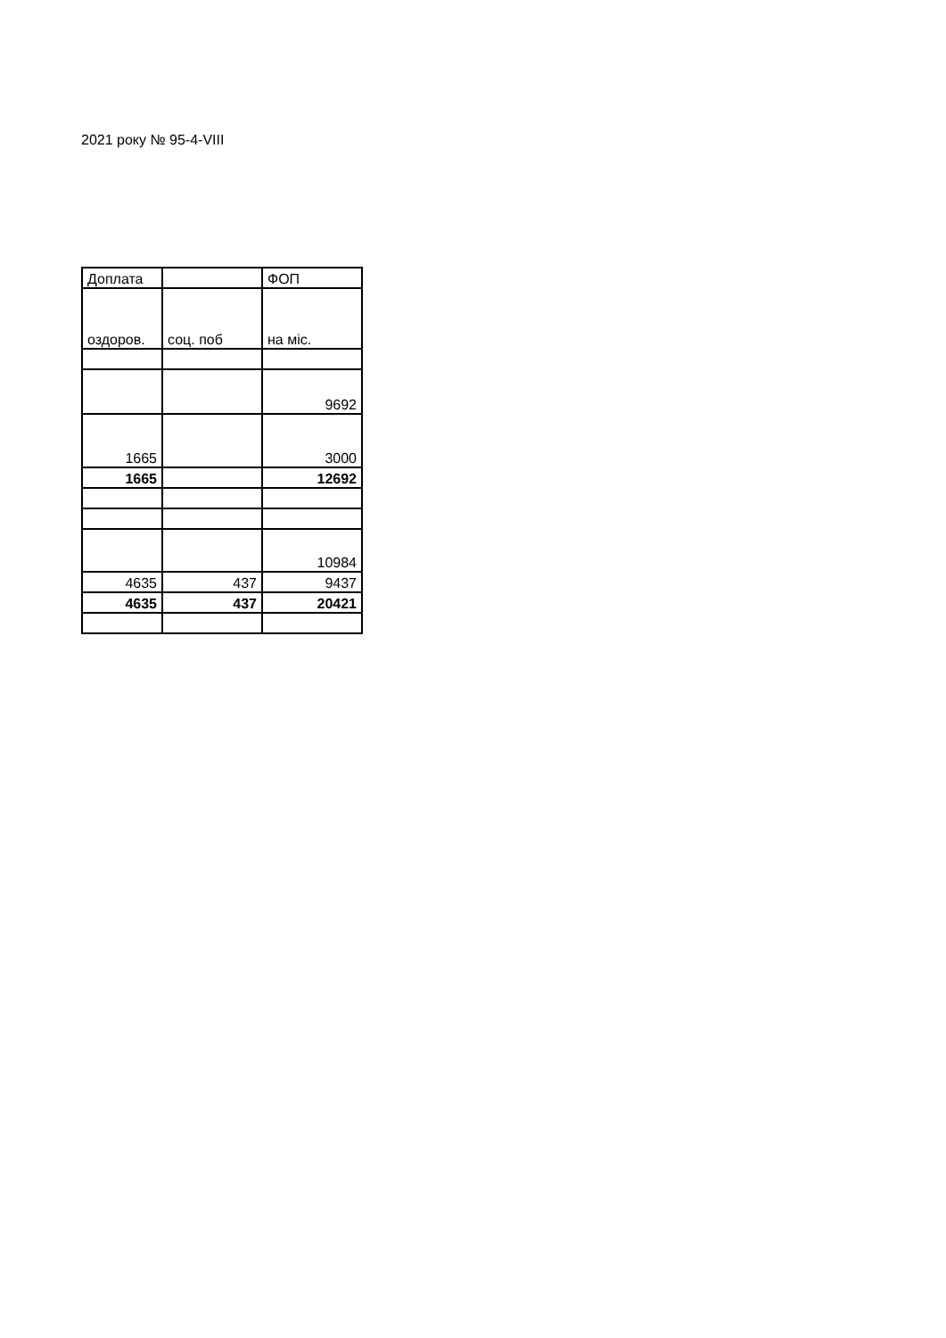2021 року № 95-4-VIII
| Доплата | | ФОП |
| оздоров. | соц. поб | на міс. |
| | | 9692 |
| 1665 | | 3000 |
| 1665 | | 12692 |
| | | 10984 |
| 4635 | 437 | 9437 |
| 4635 | 437 | 20421 |